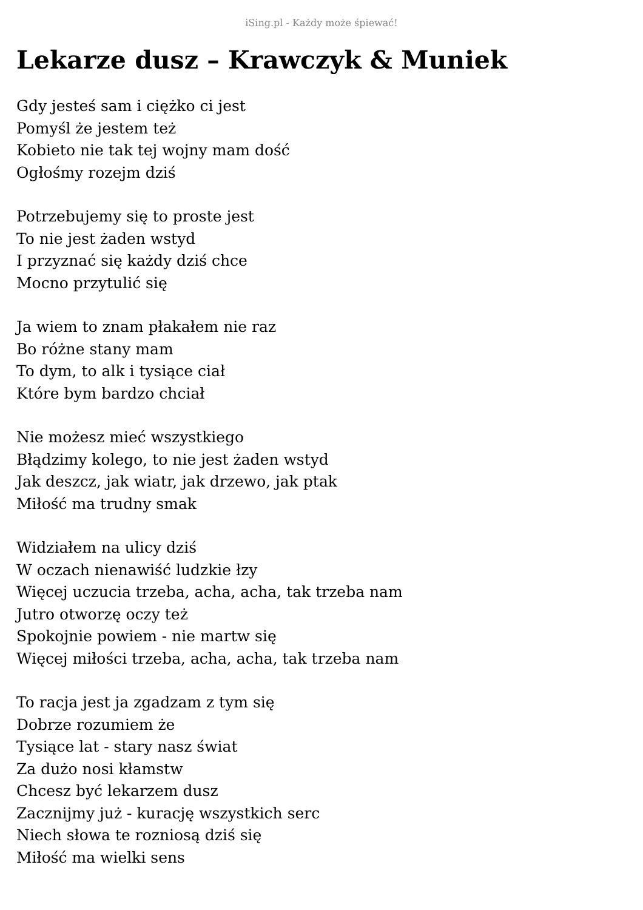iSing.pl - Każdy może śpiewać!
Lekarze dusz – Krawczyk & Muniek
Gdy jesteś sam i ciężko ci jest
Pomyśl że jestem też
Kobieto nie tak tej wojny mam dość
Ogłośmy rozejm dziś
Potrzebujemy się to proste jest
To nie jest żaden wstyd
I przyznać się każdy dziś chce
Mocno przytulić się
Ja wiem to znam płakałem nie raz
Bo różne stany mam
To dym, to alk i tysiące ciał
Które bym bardzo chciał
Nie możesz mieć wszystkiego
Błądzimy kolego, to nie jest żaden wstyd
Jak deszcz, jak wiatr, jak drzewo, jak ptak
Miłość ma trudny smak
Widziałem na ulicy dziś
W oczach nienawiść ludzkie łzy
Więcej uczucia trzeba, acha, acha, tak trzeba nam
Jutro otworzę oczy też
Spokojnie powiem - nie martw się
Więcej miłości trzeba, acha, acha, tak trzeba nam
To racja jest ja zgadzam z tym się
Dobrze rozumiem że
Tysiące lat - stary nasz świat
Za dużo nosi kłamstw
Chcesz być lekarzem dusz
Zacznijmy już - kurację wszystkich serc
Niech słowa te rozniosą dziś się
Miłość ma wielki sens